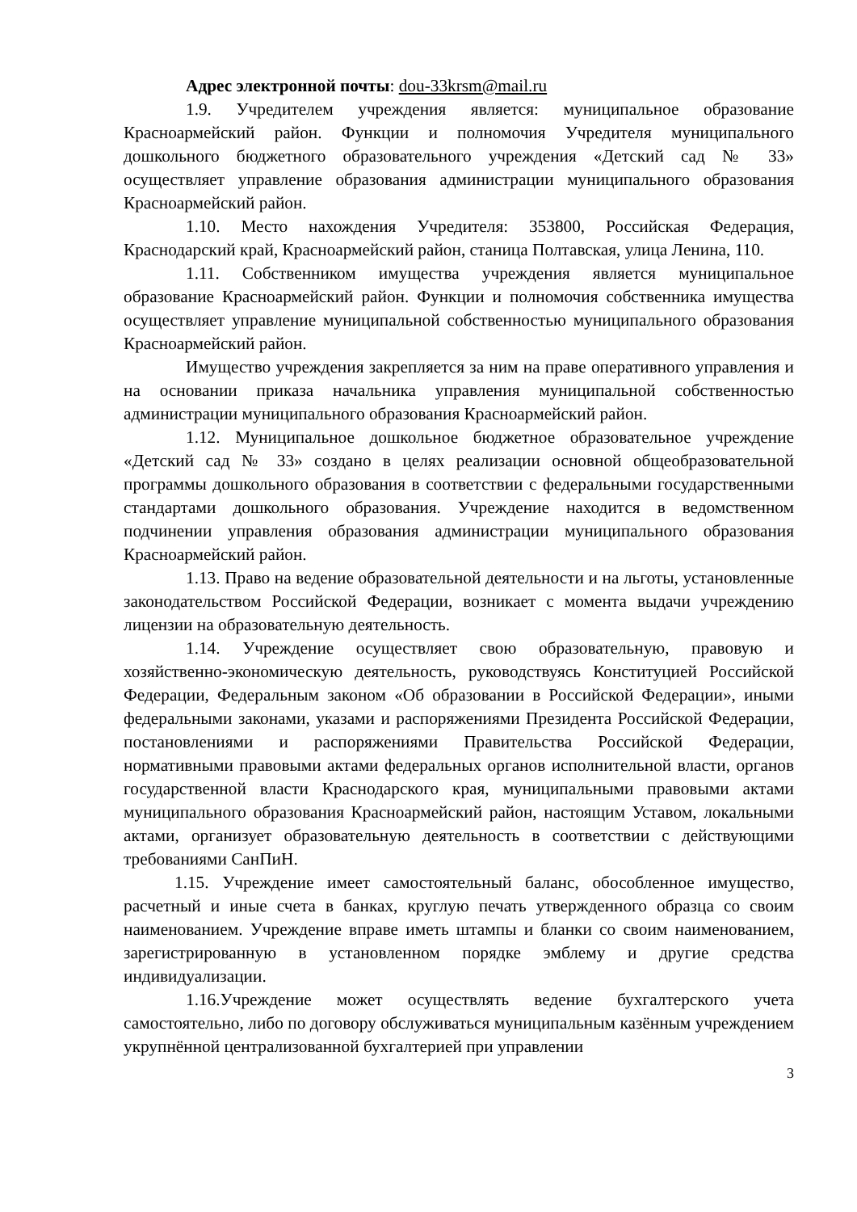Адрес электронной почты: dou-33krsm@mail.ru
1.9. Учредителем учреждения является: муниципальное образование Красноармейский район. Функции и полномочия Учредителя муниципального дошкольного бюджетного образовательного учреждения «Детский сад № 33» осуществляет управление образования администрации муниципального образования Красноармейский район.
1.10. Место нахождения Учредителя: 353800, Российская Федерация, Краснодарский край, Красноармейский район, станица Полтавская, улица Ленина, 110.
1.11. Собственником имущества учреждения является муниципальное образование Красноармейский район. Функции и полномочия собственника имущества осуществляет управление муниципальной собственностью муниципального образования Красноармейский район.
Имущество учреждения закрепляется за ним на праве оперативного управления и на основании приказа начальника управления муниципальной собственностью администрации муниципального образования Красноармейский район.
1.12. Муниципальное дошкольное бюджетное образовательное учреждение «Детский сад № 33» создано в целях реализации основной общеобразовательной программы дошкольного образования в соответствии с федеральными государственными стандартами дошкольного образования. Учреждение находится в ведомственном подчинении управления образования администрации муниципального образования Красноармейский район.
1.13. Право на ведение образовательной деятельности и на льготы, установленные законодательством Российской Федерации, возникает с момента выдачи учреждению лицензии на образовательную деятельность.
1.14. Учреждение осуществляет свою образовательную, правовую и хозяйственно-экономическую деятельность, руководствуясь Конституцией Российской Федерации, Федеральным законом «Об образовании в Российской Федерации», иными федеральными законами, указами и распоряжениями Президента Российской Федерации, постановлениями и распоряжениями Правительства Российской Федерации, нормативными правовыми актами федеральных органов исполнительной власти, органов государственной власти Краснодарского края, муниципальными правовыми актами муниципального образования Красноармейский район, настоящим Уставом, локальными актами, организует образовательную деятельность в соответствии с действующими требованиями СанПиН.
1.15. Учреждение имеет самостоятельный баланс, обособленное имущество, расчетный и иные счета в банках, круглую печать утвержденного образца со своим наименованием. Учреждение вправе иметь штампы и бланки со своим наименованием, зарегистрированную в установленном порядке эмблему и другие средства индивидуализации.
1.16.Учреждение может осуществлять ведение бухгалтерского учета самостоятельно, либо по договору обслуживаться муниципальным казённым учреждением укрупнённой централизованной бухгалтерией при управлении
3